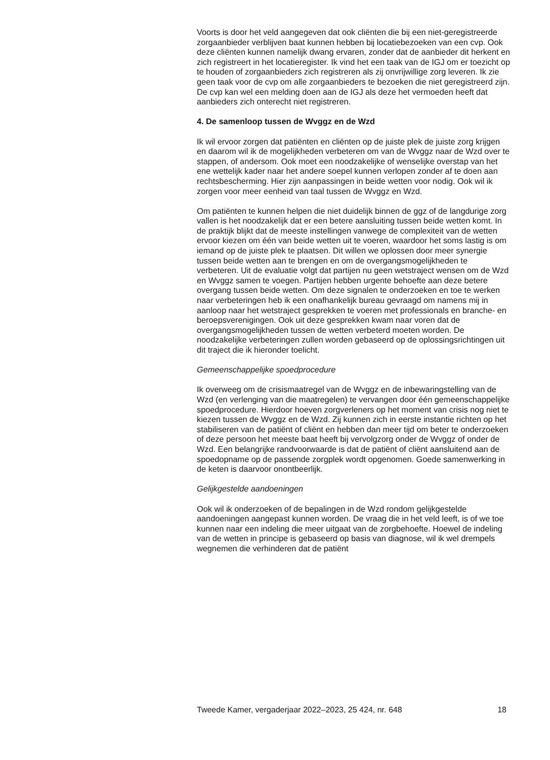Voorts is door het veld aangegeven dat ook cliënten die bij een niet-geregistreerde zorgaanbieder verblijven baat kunnen hebben bij locatiebezoeken van een cvp. Ook deze cliënten kunnen namelijk dwang ervaren, zonder dat de aanbieder dit herkent en zich registreert in het locatieregister. Ik vind het een taak van de IGJ om er toezicht op te houden of zorgaanbieders zich registreren als zij onvrijwillige zorg leveren. Ik zie geen taak voor de cvp om alle zorgaanbieders te bezoeken die niet geregistreerd zijn. De cvp kan wel een melding doen aan de IGJ als deze het vermoeden heeft dat aanbieders zich onterecht niet registreren.
4. De samenloop tussen de Wvggz en de Wzd
Ik wil ervoor zorgen dat patiënten en cliënten op de juiste plek de juiste zorg krijgen en daarom wil ik de mogelijkheden verbeteren om van de Wvggz naar de Wzd over te stappen, of andersom. Ook moet een noodzakelijke of wenselijke overstap van het ene wettelijk kader naar het andere soepel kunnen verlopen zonder af te doen aan rechtsbescherming. Hier zijn aanpassingen in beide wetten voor nodig. Ook wil ik zorgen voor meer eenheid van taal tussen de Wvggz en Wzd.
Om patiënten te kunnen helpen die niet duidelijk binnen de ggz of de langdurige zorg vallen is het noodzakelijk dat er een betere aansluiting tussen beide wetten komt. In de praktijk blijkt dat de meeste instellingen vanwege de complexiteit van de wetten ervoor kiezen om één van beide wetten uit te voeren, waardoor het soms lastig is om iemand op de juiste plek te plaatsen. Dit willen we oplossen door meer synergie tussen beide wetten aan te brengen en om de overgangsmogelijkheden te verbeteren. Uit de evaluatie volgt dat partijen nu geen wetstraject wensen om de Wzd en Wvggz samen te voegen. Partijen hebben urgente behoefte aan deze betere overgang tussen beide wetten. Om deze signalen te onderzoeken en toe te werken naar verbeteringen heb ik een onafhankelijk bureau gevraagd om namens mij in aanloop naar het wetstraject gesprekken te voeren met professionals en branche- en beroepsverenigingen. Ook uit deze gesprekken kwam naar voren dat de overgangsmogelijkheden tussen de wetten verbeterd moeten worden. De noodzakelijke verbeteringen zullen worden gebaseerd op de oplossingsrichtingen uit dit traject die ik hieronder toelicht.
Gemeenschappelijke spoedprocedure
Ik overweeg om de crisismaatregel van de Wvggz en de inbewaringstelling van de Wzd (en verlenging van die maatregelen) te vervangen door één gemeenschappelijke spoedprocedure. Hierdoor hoeven zorgverleners op het moment van crisis nog niet te kiezen tussen de Wvggz en de Wzd. Zij kunnen zich in eerste instantie richten op het stabiliseren van de patiënt of cliënt en hebben dan meer tijd om beter te onderzoeken of deze persoon het meeste baat heeft bij vervolgzorg onder de Wvggz of onder de Wzd. Een belangrijke randvoorwaarde is dat de patiënt of cliënt aansluitend aan de spoedopname op de passende zorgplek wordt opgenomen. Goede samenwerking in de keten is daarvoor onontbeerlijk.
Gelijkgestelde aandoeningen
Ook wil ik onderzoeken of de bepalingen in de Wzd rondom gelijkgestelde aandoeningen aangepast kunnen worden. De vraag die in het veld leeft, is of we toe kunnen naar een indeling die meer uitgaat van de zorgbehoefte. Hoewel de indeling van de wetten in principe is gebaseerd op basis van diagnose, wil ik wel drempels wegnemen die verhinderen dat de patiënt
Tweede Kamer, vergaderjaar 2022–2023, 25 424, nr. 648 18